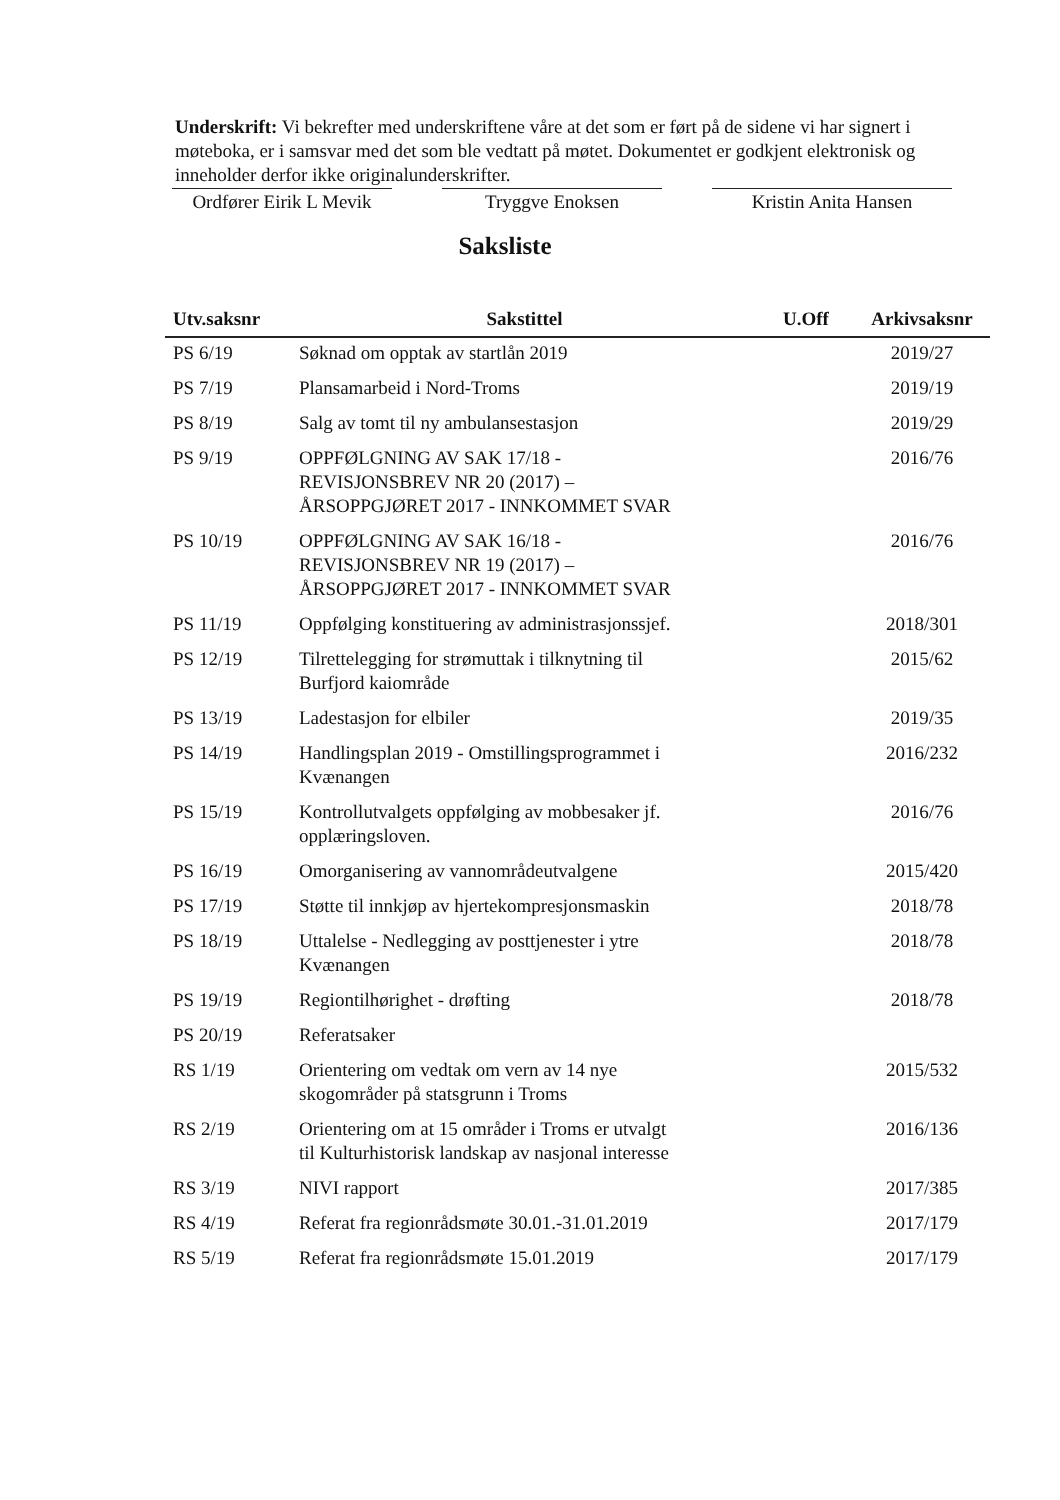Underskrift: Vi bekrefter med underskriftene våre at det som er ført på de sidene vi har signert i møteboka, er i samsvar med det som ble vedtatt på møtet. Dokumentet er godkjent elektronisk og inneholder derfor ikke originalunderskrifter.
Ordfører Eirik L Mevik
Tryggve Enoksen Kristin Anita Hansen
Saksliste
| Utv.saksnr | Sakstittel | U.Off | Arkivsaksnr |
| --- | --- | --- | --- |
| PS 6/19 | Søknad om opptak av startlån 2019 | | 2019/27 |
| PS 7/19 | Plansamarbeid i Nord-Troms | | 2019/19 |
| PS 8/19 | Salg av tomt til ny ambulansestasjon | | 2019/29 |
| PS 9/19 | OPPFØLGNING AV SAK 17/18 - REVISJONSBREV NR 20 (2017) – ÅRSOPPGJØRET 2017 - INNKOMMET SVAR | | 2016/76 |
| PS 10/19 | OPPFØLGNING AV SAK 16/18 - REVISJONSBREV NR 19 (2017) – ÅRSOPPGJØRET 2017 - INNKOMMET SVAR | | 2016/76 |
| PS 11/19 | Oppfølging konstituering av administrasjonssjef. | | 2018/301 |
| PS 12/19 | Tilrettelegging for strømuttak i tilknytning til Burfjord kaiområde | | 2015/62 |
| PS 13/19 | Ladestasjon for elbiler | | 2019/35 |
| PS 14/19 | Handlingsplan 2019 - Omstillingsprogrammet i Kvænangen | | 2016/232 |
| PS 15/19 | Kontrollutvalgets oppfølging av mobbesaker jf. opplæringsloven. | | 2016/76 |
| PS 16/19 | Omorganisering av vannområdeutvalgene | | 2015/420 |
| PS 17/19 | Støtte til innkjøp av hjertekompresjonsmaskin | | 2018/78 |
| PS 18/19 | Uttalelse - Nedlegging av posttjenester i ytre Kvænangen | | 2018/78 |
| PS 19/19 | Regiontilhørighet - drøfting | | 2018/78 |
| PS 20/19 | Referatsaker | | |
| RS 1/19 | Orientering om vedtak om vern av 14 nye skogområder på statsgrunn i Troms | | 2015/532 |
| RS 2/19 | Orientering om at 15 områder i Troms er utvalgt til Kulturhistorisk landskap av nasjonal interesse | | 2016/136 |
| RS 3/19 | NIVI rapport | | 2017/385 |
| RS 4/19 | Referat fra regionrådsmøte 30.01.-31.01.2019 | | 2017/179 |
| RS 5/19 | Referat fra regionrådsmøte 15.01.2019 | | 2017/179 |